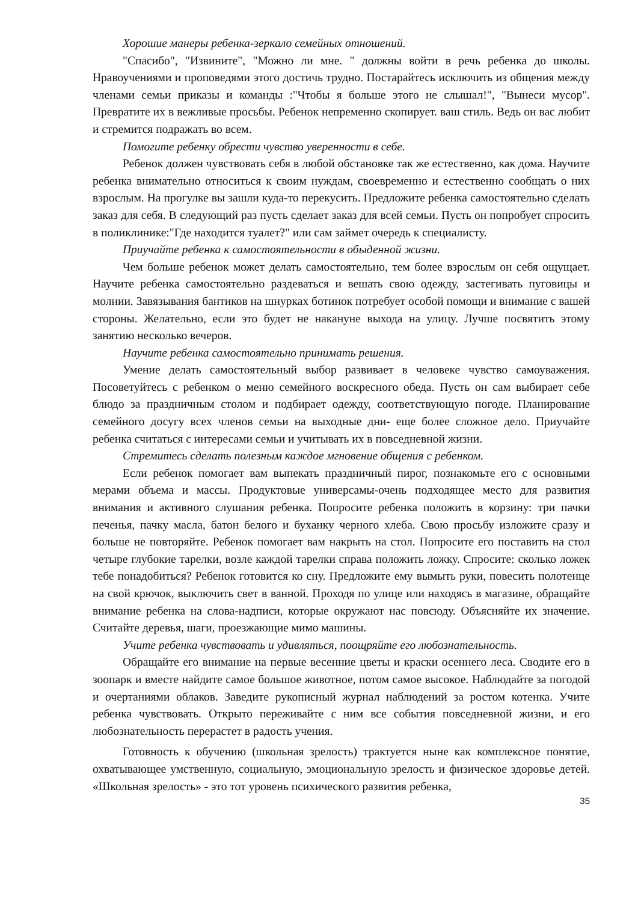Хорошие манеры ребенка-зеркало семейных отношений.
"Спасибо", "Извините", "Можно ли мне. " должны войти в речь ребенка до школы. Нравоучениями и проповедями этого достичь трудно. Постарайтесь исключить из общения между членами семьи приказы и команды :"Чтобы я больше этого не слышал!", "Вынеси мусор". Превратите их в вежливые просьбы. Ребенок непременно скопирует. ваш стиль. Ведь он вас любит и стремится подражать во всем.
Помогите ребенку обрести чувство уверенности в себе.
Ребенок должен чувствовать себя в любой обстановке так же естественно, как дома. Научите ребенка внимательно относиться к своим нуждам, своевременно и естественно сообщать о них взрослым. На прогулке вы зашли куда-то перекусить. Предложите ребенка самостоятельно сделать заказ для себя. В следующий раз пусть сделает заказ для всей семьи. Пусть он попробует спросить в поликлинике:"Где находится туалет?" или сам займет очередь к специалисту.
Приучайте ребенка к самостоятельности в обыденной жизни.
Чем больше ребенок может делать самостоятельно, тем более взрослым он себя ощущает. Научите ребенка самостоятельно раздеваться и вешать свою одежду, застегивать пуговицы и молнии. Завязывания бантиков на шнурках ботинок потребует особой помощи и внимание с вашей стороны. Желательно, если это будет не накануне выхода на улицу. Лучше посвятить этому занятию несколько вечеров.
Научите ребенка самостоятельно принимать решения.
Умение делать самостоятельный выбор развивает в человеке чувство самоуважения. Посоветуйтесь с ребенком о меню семейного воскресного обеда. Пусть он сам выбирает себе блюдо за праздничным столом и подбирает одежду, соответствующую погоде. Планирование семейного досугу всех членов семьи на выходные дни- еще более сложное дело. Приучайте ребенка считаться с интересами семьи и учитывать их в повседневной жизни.
Стремитесь сделать полезным каждое мгновение общения с ребенком.
Если ребенок помогает вам выпекать праздничный пирог, познакомьте его с основными мерами объема и массы. Продуктовые универсамы-очень подходящее место для развития внимания и активного слушания ребенка. Попросите ребенка положить в корзину: три пачки печенья, пачку масла, батон белого и буханку черного хлеба. Свою просьбу изложите сразу и больше не повторяйте. Ребенок помогает вам накрыть на стол. Попросите его поставить на стол четыре глубокие тарелки, возле каждой тарелки справа положить ложку. Спросите: сколько ложек тебе понадобиться? Ребенок готовится ко сну. Предложите ему вымыть руки, повесить полотенце на свой крючок, выключить свет в ванной. Проходя по улице или находясь в магазине, обращайте внимание ребенка на слова-надписи, которые окружают нас повсюду. Объясняйте их значение. Считайте деревья, шаги, проезжающие мимо машины.
Учите ребенка чувствовать и удивляться, поощряйте его любознательность.
Обращайте его внимание на первые весенние цветы и краски осеннего леса. Сводите его в зоопарк и вместе найдите самое большое животное, потом самое высокое. Наблюдайте за погодой и очертаниями облаков. Заведите рукописный журнал наблюдений за ростом котенка. Учите ребенка чувствовать. Открыто переживайте с ним все события повседневной жизни, и его любознательность перерастет в радость учения.
Готовность к обучению (школьная зрелость) трактуется ныне как комплексное понятие, охватывающее умственную, социальную, эмоциональную зрелость и физическое здоровье детей. «Школьная зрелость» - это тот уровень психического развития ребенка,
35